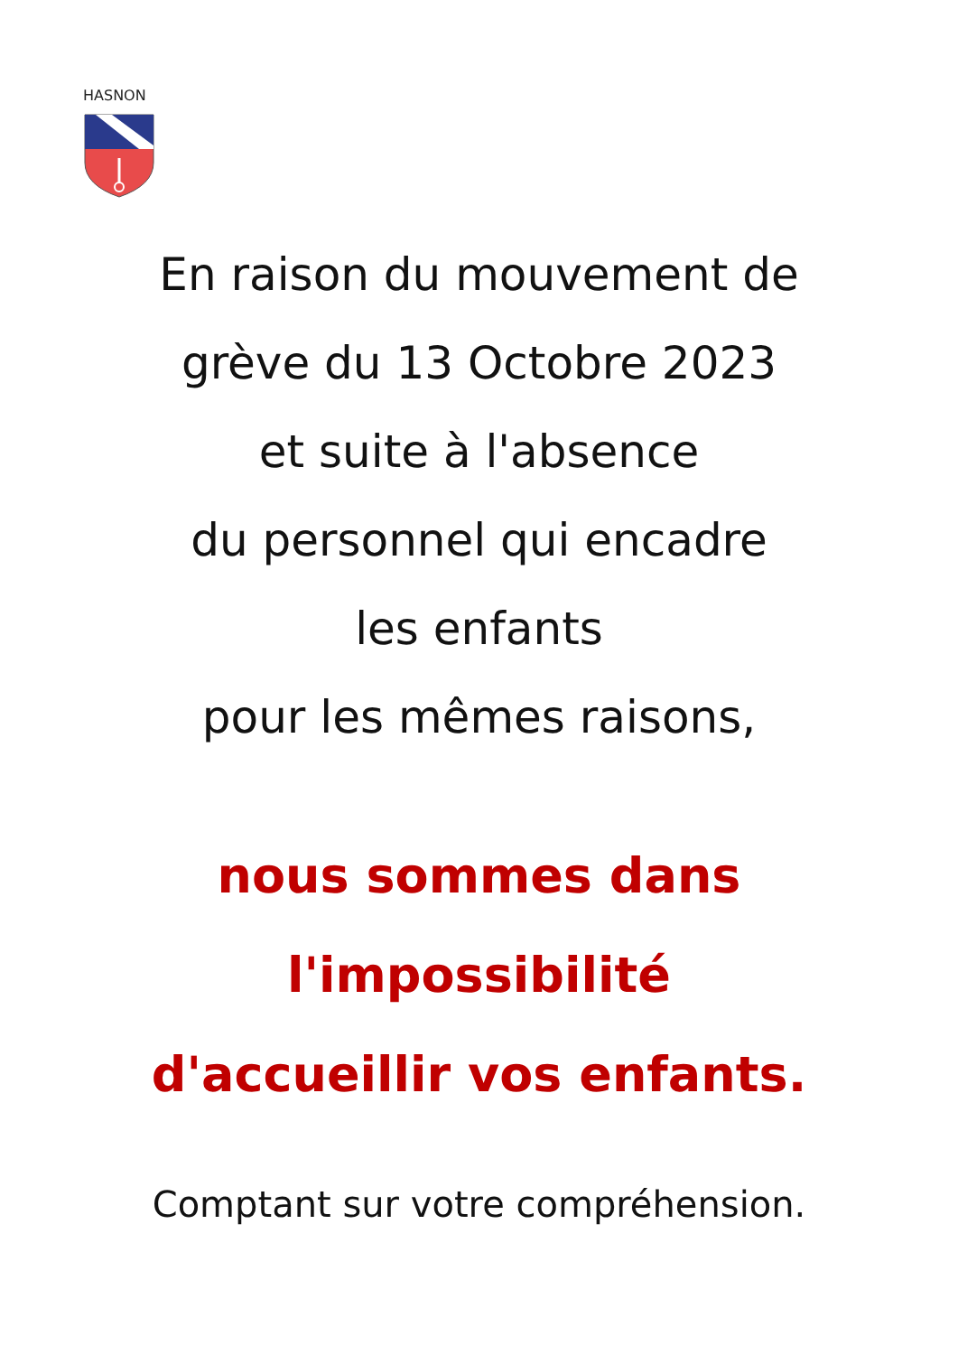HASNON
En raison du mouvement de
grève du 13 Octobre 2023
et suite à l'absence
du personnel qui encadre
les enfants
pour les mêmes raisons,
nous sommes dans
l'impossibilité
d'accueillir vos enfants.
Comptant sur votre compréhension.